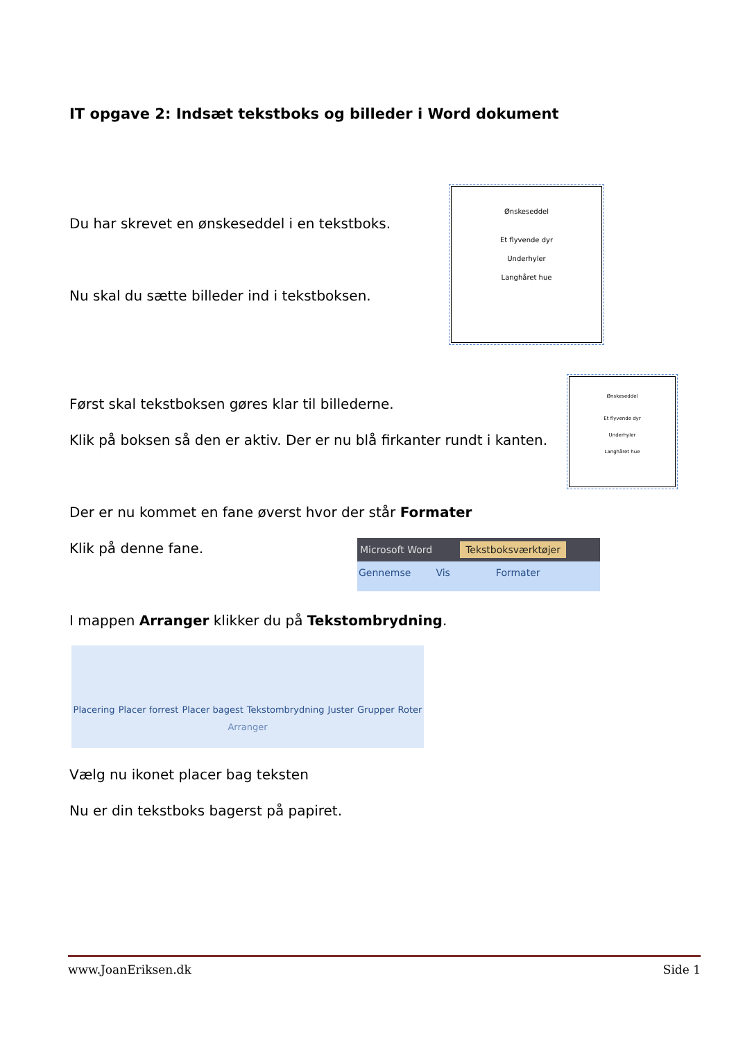IT opgave 2: Indsæt tekstboks og billeder i Word dokument
Du har skrevet en ønskeseddel i en tekstboks.
Ønskeseddel
Et flyvende dyr
Underhyler
Langhåret hue
Nu skal du sætte billeder ind i tekstboksen.
Først skal tekstboksen gøres klar til billederne.
Klik på boksen så den er aktiv. Der er nu blå firkanter rundt i kanten.
Ønskeseddel
Et flyvende dyr
Underhyler
Langhåret hue
Der er nu kommet en fane øverst hvor der står Formater
Klik på denne fane.
Microsoft Word Tekstboksværktøjer
Gennemse Vis Formater
I mappen Arranger klikker du på Tekstombrydning.
Placering Placer forrest Placer bagest Tekstombrydning Juster Grupper Roter
Arranger
Vælg nu ikonet placer bag teksten
Nu er din tekstboks bagerst på papiret.
www.JoanEriksen.dk Side 1